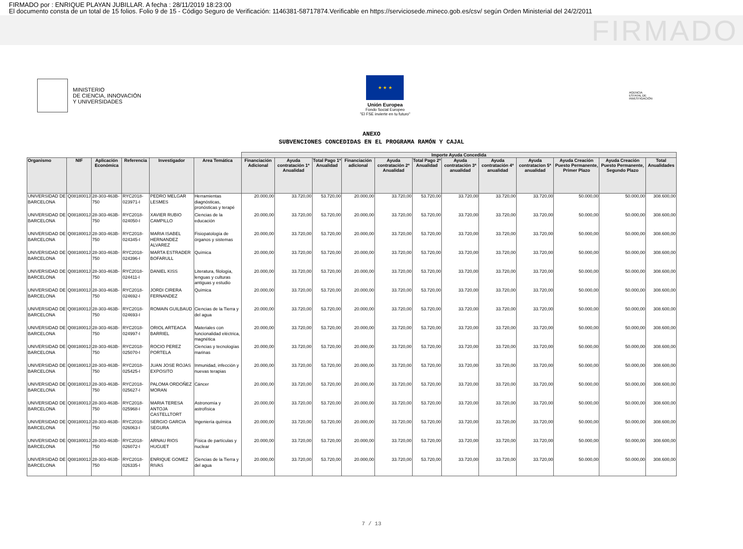FIRMADO por : ENRIQUE PLAYAN JUBILLAR. A fecha : 28/11/2019 18:23:00
El documento consta de un total de 15 folios. Folio 9 de 15 - Código Seguro de Verificación: 1146381-58717874.Verificable en https://serviciosede.mineco.gob.es/csv/ según Orden Ministerial del 24/2/2011
FIRMADO
MINISTERIO
DE CIENCIA, INNOVACIÓN
Y UNIVERSIDADES
★ ★ ★
Unión Europea
Fondo Social Europeo
"El FSE invierte en tu futuro"
AGENCIA ESTATAL DE INVESTIGACIÓN
ANEXO
SUBVENCIONES CONCEDIDAS EN EL PROGRAMA RAMÓN Y CAJAL
| | | | | | | Importe Ayuda Concedida | | | | | | | | | | | |
| --- | --- | --- | --- | --- | --- | --- | --- | --- | --- | --- | --- | --- | --- | --- | --- | --- | --- |
| Organismo | NIF | Aplicación Económica | Referencia | Investigador | Area Temática | Financiación Adicional | Ayuda contratación 1ª Anualidad | Total Pago 1ª Anualidad | Financiación adicional | Ayuda contratación 2ª Anualidad | Total Pago 2ª Anualidad | Ayuda contratación 3ª anualidad | Ayuda contratación 4ª anualidad | Ayuda contratacion 5ª anualidad | Ayuda Creación Puesto Permanente, Primer Plazo | Ayuda Creación Puesto Permanente, Segundo Plazo | Total Anualidades |
| UNIVERSIDAD DE BARCELONA | Q0818001J | 28-303-463B-750 | RYC2018-023971-I | PEDRO MELGAR LESMES | Herramientas diagnósticas, pronósticas y terapé | 20.000,00 | 33.720,00 | 53.720,00 | 20.000,00 | 33.720,00 | 53.720,00 | 33.720,00 | 33.720,00 | 33.720,00 | 50.000,00 | 50.000,00 | 308.600,00 |
| UNIVERSIDAD DE BARCELONA | Q0818001J | 28-303-463B-750 | RYC2018-024050-I | XAVIER RUBIO CAMPILLO | Ciencias de la educación | 20.000,00 | 33.720,00 | 53.720,00 | 20.000,00 | 33.720,00 | 53.720,00 | 33.720,00 | 33.720,00 | 33.720,00 | 50.000,00 | 50.000,00 | 308.600,00 |
| UNIVERSIDAD DE BARCELONA | Q0818001J | 28-303-463B-750 | RYC2018-024345-I | MARIA ISABEL HERNANDEZ ALVAREZ | Fisiopatología de órganos y sistemas | 20.000,00 | 33.720,00 | 53.720,00 | 20.000,00 | 33.720,00 | 53.720,00 | 33.720,00 | 33.720,00 | 33.720,00 | 50.000,00 | 50.000,00 | 308.600,00 |
| UNIVERSIDAD DE BARCELONA | Q0818001J | 28-303-463B-750 | RYC2018-024396-I | MARTA ESTRADER BOFARULL | Química | 20.000,00 | 33.720,00 | 53.720,00 | 20.000,00 | 33.720,00 | 53.720,00 | 33.720,00 | 33.720,00 | 33.720,00 | 50.000,00 | 50.000,00 | 308.600,00 |
| UNIVERSIDAD DE BARCELONA | Q0818001J | 28-303-463B-750 | RYC2018-024411-I | DANIEL KISS | Literatura, filología, lenguas y culturas antiguas y estudio | 20.000,00 | 33.720,00 | 53.720,00 | 20.000,00 | 33.720,00 | 53.720,00 | 33.720,00 | 33.720,00 | 33.720,00 | 50.000,00 | 50.000,00 | 308.600,00 |
| UNIVERSIDAD DE BARCELONA | Q0818001J | 28-303-463B-750 | RYC2018-024692-I | JORDI CIRERA FERNANDEZ | Química | 20.000,00 | 33.720,00 | 53.720,00 | 20.000,00 | 33.720,00 | 53.720,00 | 33.720,00 | 33.720,00 | 33.720,00 | 50.000,00 | 50.000,00 | 308.600,00 |
| UNIVERSIDAD DE BARCELONA | Q0818001J | 28-303-463B-750 | RYC2018-024693-I | ROMAIN GUILBAUD | Ciencias de la Tierra y del agua | 20.000,00 | 33.720,00 | 53.720,00 | 20.000,00 | 33.720,00 | 53.720,00 | 33.720,00 | 33.720,00 | 33.720,00 | 50.000,00 | 50.000,00 | 308.600,00 |
| UNIVERSIDAD DE BARCELONA | Q0818001J | 28-303-463B-750 | RYC2018-024997-I | ORIOL ARTEAGA BARRIEL | Materiales con funcionalidad eléctrica, magnética | 20.000,00 | 33.720,00 | 53.720,00 | 20.000,00 | 33.720,00 | 53.720,00 | 33.720,00 | 33.720,00 | 33.720,00 | 50.000,00 | 50.000,00 | 308.600,00 |
| UNIVERSIDAD DE BARCELONA | Q0818001J | 28-303-463B-750 | RYC2018-025070-I | ROCIO PEREZ PORTELA | Ciencias y tecnologías marinas | 20.000,00 | 33.720,00 | 53.720,00 | 20.000,00 | 33.720,00 | 53.720,00 | 33.720,00 | 33.720,00 | 33.720,00 | 50.000,00 | 50.000,00 | 308.600,00 |
| UNIVERSIDAD DE BARCELONA | Q0818001J | 28-303-463B-750 | RYC2018-025425-I | JUAN JOSE ROJAS EXPOSITO | Inmunidad, infección y nuevas terapias | 20.000,00 | 33.720,00 | 53.720,00 | 20.000,00 | 33.720,00 | 53.720,00 | 33.720,00 | 33.720,00 | 33.720,00 | 50.000,00 | 50.000,00 | 308.600,00 |
| UNIVERSIDAD DE BARCELONA | Q0818001J | 28-303-463B-750 | RYC2018-025627-I | PALOMA ORDOÑEZ MORAN | Cáncer | 20.000,00 | 33.720,00 | 53.720,00 | 20.000,00 | 33.720,00 | 53.720,00 | 33.720,00 | 33.720,00 | 33.720,00 | 50.000,00 | 50.000,00 | 308.600,00 |
| UNIVERSIDAD DE BARCELONA | Q0818001J | 28-303-463B-750 | RYC2018-025968-I | MARIA TERESA ANTOJA CASTELLTORT | Astronomía y astrofísica | 20.000,00 | 33.720,00 | 53.720,00 | 20.000,00 | 33.720,00 | 53.720,00 | 33.720,00 | 33.720,00 | 33.720,00 | 50.000,00 | 50.000,00 | 308.600,00 |
| UNIVERSIDAD DE BARCELONA | Q0818001J | 28-303-463B-750 | RYC2018-026063-I | SERGIO GARCIA SEGURA | Ingeniería química | 20.000,00 | 33.720,00 | 53.720,00 | 20.000,00 | 33.720,00 | 53.720,00 | 33.720,00 | 33.720,00 | 33.720,00 | 50.000,00 | 50.000,00 | 308.600,00 |
| UNIVERSIDAD DE BARCELONA | Q0818001J | 28-303-463B-750 | RYC2018-026072-I | ARNAU RIOS HUGUET | Física de partículas y nuclear | 20.000,00 | 33.720,00 | 53.720,00 | 20.000,00 | 33.720,00 | 53.720,00 | 33.720,00 | 33.720,00 | 33.720,00 | 50.000,00 | 50.000,00 | 308.600,00 |
| UNIVERSIDAD DE BARCELONA | Q0818001J | 28-303-463B-750 | RYC2018-026335-I | ENRIQUE GOMEZ RIVAS | Ciencias de la Tierra y del agua | 20.000,00 | 33.720,00 | 53.720,00 | 20.000,00 | 33.720,00 | 53.720,00 | 33.720,00 | 33.720,00 | 33.720,00 | 50.000,00 | 50.000,00 | 308.600,00 |
7 / 13